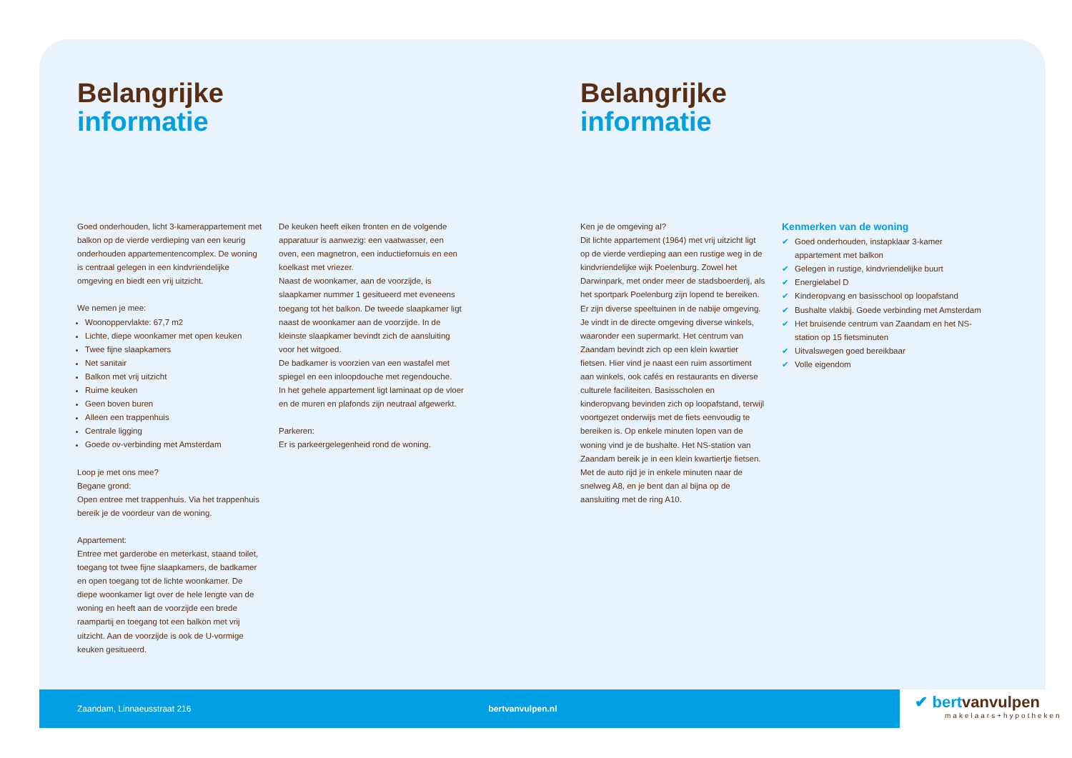Belangrijke
informatie
Goed onderhouden, licht 3-kamerappartement met balkon op de vierde verdieping van een keurig onderhouden appartementencomplex. De woning is centraal gelegen in een kindvriendelijke omgeving en biedt een vrij uitzicht.
We nemen je mee:
Woonoppervlakte: 67,7 m2
Lichte, diepe woonkamer met open keuken
Twee fijne slaapkamers
Net sanitair
Balkon met vrij uitzicht
Ruime keuken
Geen boven buren
Alleen een trappenhuis
Centrale ligging
Goede ov-verbinding met Amsterdam
Loop je met ons mee?
Begane grond:
Open entree met trappenhuis. Via het trappenhuis bereik je de voordeur van de woning.
Appartement:
Entree met garderobe en meterkast, staand toilet, toegang tot twee fijne slaapkamers, de badkamer en open toegang tot de lichte woonkamer. De diepe woonkamer ligt over de hele lengte van de woning en heeft aan de voorzijde een brede raampartij en toegang tot een balkon met vrij uitzicht. Aan de voorzijde is ook de U-vormige keuken gesitueerd.
De keuken heeft eiken fronten en de volgende apparatuur is aanwezig: een vaatwasser, een oven, een magnetron, een inductiefornuis en een koelkast met vriezer.
Naast de woonkamer, aan de voorzijde, is slaapkamer nummer 1 gesitueerd met eveneens toegang tot het balkon. De tweede slaapkamer ligt naast de woonkamer aan de voorzijde. In de kleinste slaapkamer bevindt zich de aansluiting voor het witgoed.
De badkamer is voorzien van een wastafel met spiegel en een inloopdouche met regendouche.
In het gehele appartement ligt laminaat op de vloer en de muren en plafonds zijn neutraal afgewerkt.
Parkeren:
Er is parkeergelegenheid rond de woning.
Belangrijke
informatie
Ken je de omgeving al?
Dit lichte appartement (1964) met vrij uitzicht ligt op de vierde verdieping aan een rustige weg in de kindvriendelijke wijk Poelenburg. Zowel het Darwinpark, met onder meer de stadsboerderij, als het sportpark Poelenburg zijn lopend te bereiken. Er zijn diverse speeltuinen in de nabije omgeving. Je vindt in de directe omgeving diverse winkels, waaronder een supermarkt. Het centrum van Zaandam bevindt zich op een klein kwartier fietsen. Hier vind je naast een ruim assortiment aan winkels, ook cafés en restaurants en diverse culturele faciliteiten. Basisscholen en kinderopvang bevinden zich op loopafstand, terwijl voortgezet onderwijs met de fiets eenvoudig te bereiken is. Op enkele minuten lopen van de woning vind je de bushalte. Het NS-station van Zaandam bereik je in een klein kwartiertje fietsen. Met de auto rijd je in enkele minuten naar de snelweg A8, en je bent dan al bijna op de aansluiting met de ring A10.
Kenmerken van de woning
✔ Goed onderhouden, instapklaar 3-kamer appartement met balkon
✔ Gelegen in rustige, kindvriendelijke buurt
✔ Energielabel D
✔ Kinderopvang en basisschool op loopafstand
✔ Bushalte vlakbij. Goede verbinding met Amsterdam
✔ Het bruisende centrum van Zaandam en het NS-station op 15 fietsminuten
✔ Uitvalswegen goed bereikbaar
✔ Volle eigendom
Zaandam, Linnaeusstraat 216 bertvanvulpen.nl
✔ bertvanvulpen
makelaars+hypotheken